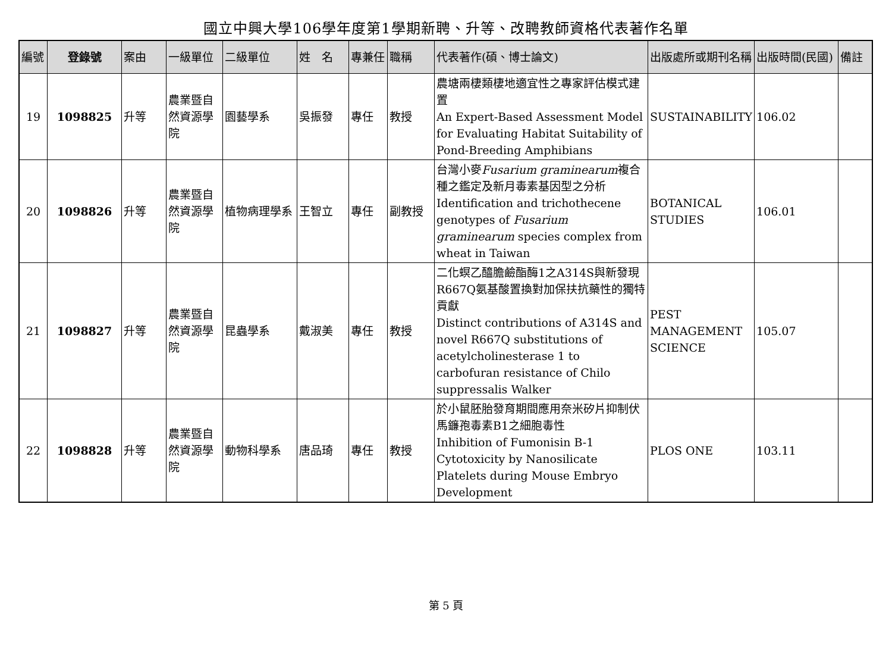國立中興大學106學年度第1學期新聘、升等、改聘教師資格代表著作名單
| 編號 | 登錄號 | 案由 | 一級單位 | 二級單位 | 姓 名 | 專兼任 | 職稱 | 代表著作(碩、博士論文) | 出版處所或期刊名稱 | 出版時間(民國) | 備註 |
| --- | --- | --- | --- | --- | --- | --- | --- | --- | --- | --- | --- |
| 19 | 1098825 | 升等 | 農業暨自然資源學院 | 園藝學系 | 吳振發 | 專任 | 教授 | 農塘兩棲類棲地適宜性之專家評估模式建置 An Expert-Based Assessment Model for Evaluating Habitat Suitability of Pond-Breeding Amphibians | SUSTAINABILITY | 106.02 | |
| 20 | 1098826 | 升等 | 農業暨自然資源學院 | 植物病理學系 | 王智立 | 專任 | 副教授 | 台灣小麥 Fusarium graminearum 複合種之鑑定及新月毒素基因型之分析 Identification and trichothecene genotypes of Fusarium graminearum species complex from wheat in Taiwan | BOTANICAL STUDIES | 106.01 | |
| 21 | 1098827 | 升等 | 農業暨自然資源學院 | 昆蟲學系 | 戴淑美 | 專任 | 教授 | 二化螟乙醯膽鹼酯酶1之A314S與新發現R667Q氨基酸置換對加保扶抗藥性的獨特貢獻 Distinct contributions of A314S and novel R667Q substitutions of acetylcholinesterase 1 to carbofuran resistance of Chilo suppressalis Walker | PEST MANAGEMENT SCIENCE | 105.07 | |
| 22 | 1098828 | 升等 | 農業暨自然資源學院 | 動物科學系 | 唐品琦 | 專任 | 教授 | 於小鼠胚胎發育期間應用奈米矽片抑制伏馬鐮孢毒素B1之細胞毒性 Inhibition of Fumonisin B-1 Cytotoxicity by Nanosilicate Platelets during Mouse Embryo Development | PLOS ONE | 103.11 | |
第 5 頁